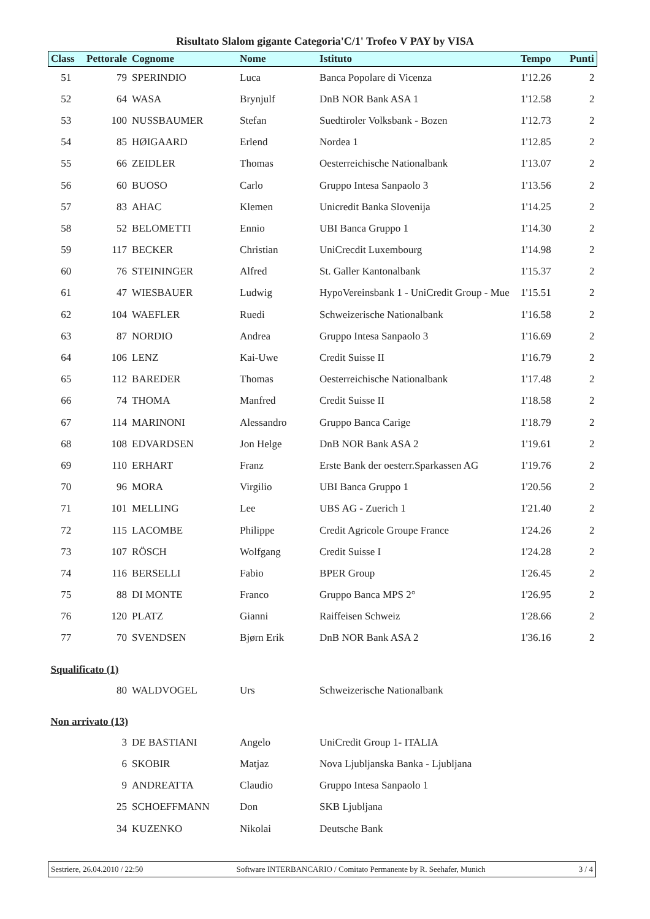Risultato Slalom gigante Categoria'C/1' Trofeo V PAY by VISA
| Class | Pettorale | Cognome | Nome | Istituto | Tempo | Punti |
| --- | --- | --- | --- | --- | --- | --- |
| 51 | 79 | SPERINDIO | Luca | Banca Popolare di Vicenza | 1'12.26 | 2 |
| 52 | 64 | WASA | Brynjulf | DnB NOR Bank ASA 1 | 1'12.58 | 2 |
| 53 | 100 | NUSSBAUMER | Stefan | Suedtiroler Volksbank - Bozen | 1'12.73 | 2 |
| 54 | 85 | HØIGAARD | Erlend | Nordea 1 | 1'12.85 | 2 |
| 55 | 66 | ZEIDLER | Thomas | Oesterreichische Nationalbank | 1'13.07 | 2 |
| 56 | 60 | BUOSO | Carlo | Gruppo Intesa Sanpaolo 3 | 1'13.56 | 2 |
| 57 | 83 | AHAC | Klemen | Unicredit Banka Slovenija | 1'14.25 | 2 |
| 58 | 52 | BELOMETTI | Ennio | UBI Banca Gruppo 1 | 1'14.30 | 2 |
| 59 | 117 | BECKER | Christian | UniCrecdit Luxembourg | 1'14.98 | 2 |
| 60 | 76 | STEININGER | Alfred | St. Galler Kantonalbank | 1'15.37 | 2 |
| 61 | 47 | WIESBAUER | Ludwig | HypoVereinsbank 1 - UniCredit Group - Mue | 1'15.51 | 2 |
| 62 | 104 | WAEFLER | Ruedi | Schweizerische Nationalbank | 1'16.58 | 2 |
| 63 | 87 | NORDIO | Andrea | Gruppo Intesa Sanpaolo 3 | 1'16.69 | 2 |
| 64 | 106 | LENZ | Kai-Uwe | Credit Suisse II | 1'16.79 | 2 |
| 65 | 112 | BAREDER | Thomas | Oesterreichische Nationalbank | 1'17.48 | 2 |
| 66 | 74 | THOMA | Manfred | Credit Suisse II | 1'18.58 | 2 |
| 67 | 114 | MARINONI | Alessandro | Gruppo Banca Carige | 1'18.79 | 2 |
| 68 | 108 | EDVARDSEN | Jon Helge | DnB NOR Bank ASA 2 | 1'19.61 | 2 |
| 69 | 110 | ERHART | Franz | Erste Bank der oesterr.Sparkassen AG | 1'19.76 | 2 |
| 70 | 96 | MORA | Virgilio | UBI Banca Gruppo 1 | 1'20.56 | 2 |
| 71 | 101 | MELLING | Lee | UBS AG - Zuerich 1 | 1'21.40 | 2 |
| 72 | 115 | LACOMBE | Philippe | Credit Agricole Groupe France | 1'24.26 | 2 |
| 73 | 107 | RÖSCH | Wolfgang | Credit Suisse I | 1'24.28 | 2 |
| 74 | 116 | BERSELLI | Fabio | BPER Group | 1'26.45 | 2 |
| 75 | 88 | DI MONTE | Franco | Gruppo Banca MPS 2° | 1'26.95 | 2 |
| 76 | 120 | PLATZ | Gianni | Raiffeisen Schweiz | 1'28.66 | 2 |
| 77 | 70 | SVENDSEN | Bjørn Erik | DnB NOR Bank ASA 2 | 1'36.16 | 2 |
| Squalificato (1) | | | | | | |
| | 80 | WALDVOGEL | Urs | Schweizerische Nationalbank | | |
| Non arrivato (13) | | | | | | |
| | 3 | DE BASTIANI | Angelo | UniCredit Group 1- ITALIA | | |
| | 6 | SKOBIR | Matjaz | Nova Ljubljanska Banka - Ljubljana | | |
| | 9 | ANDREATTA | Claudio | Gruppo Intesa Sanpaolo 1 | | |
| | 25 | SCHOEFFMANN | Don | SKB Ljubljana | | |
| | 34 | KUZENKO | Nikolai | Deutsche Bank | | |
Sestriere, 26.04.2010 / 22:50 Software INTERBANCARIO / Comitato Permanente by R. Seehafer, Munich 3 / 4